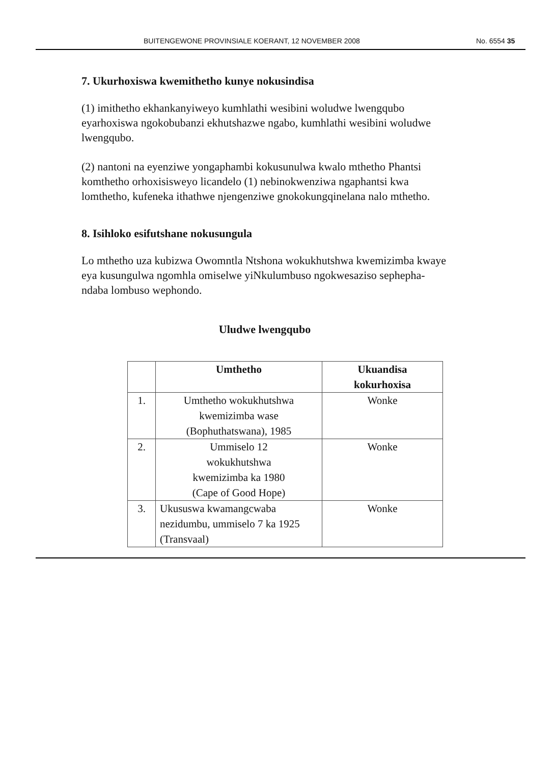BUITENGEWONE PROVINSIALE KOERANT, 12 NOVEMBER 2008 No. 6554 35
7. Ukurhoxiswa kwemithetho kunye nokusindisa
(1) imithetho ekhankanyiweyo kumhlathi wesibini woludwe lwengqubo eyarhoxiswa ngokobubanzi ekhutshazwe ngabo, kumhlathi wesibini woludwe lwengqubo.
(2) nantoni na eyenziwe yongaphambi kokusunulwa kwalo mthetho Phantsi komthetho orhoxisisweyo licandelo (1) nebinokwenziwa ngaphantsi kwa lomthetho, kufeneka ithathwe njengenziwe gnokokungqinelana nalo mthetho.
8. Isihloko esifutshane nokusungula
Lo mthetho uza kubizwa Owomntla Ntshona wokukhutshwa kwemizimba kwaye eya kusungulwa ngomhla omiselwe yiNkulumbuso ngokwesaziso sephepha-ndaba lombuso wephondo.
Uludwe lwengqubo
| | Umthetho | Ukuandisa kokurhoxisa |
| --- | --- | --- |
| 1. | Umthetho wokukhutshwa kwemizimba wase (Bophuthatswana), 1985 | Wonke |
| 2. | Ummiselo 12 wokukhutshwa kwemizimba ka 1980 (Cape of Good Hope) | Wonke |
| 3. | Ukususwa kwamangcwaba nezidumbu, ummiselo 7 ka 1925 (Transvaal) | Wonke |